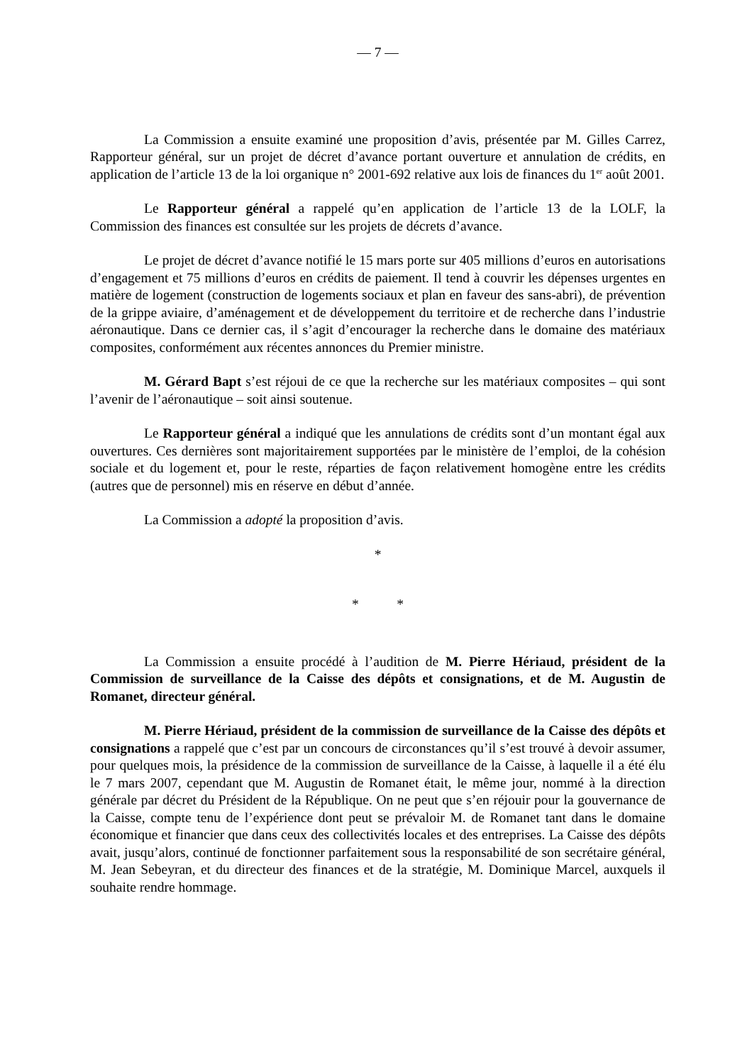— 7 —
La Commission a ensuite examiné une proposition d’avis, présentée par M. Gilles Carrez, Rapporteur général, sur un projet de décret d’avance portant ouverture et annulation de crédits, en application de l’article 13 de la loi organique n° 2001-692 relative aux lois de finances du 1<sup>er</sup> août 2001.
Le Rapporteur général a rappelé qu’en application de l’article 13 de la LOLF, la Commission des finances est consultée sur les projets de décrets d’avance.
Le projet de décret d’avance notifié le 15 mars porte sur 405 millions d’euros en autorisations d’engagement et 75 millions d’euros en crédits de paiement. Il tend à couvrir les dépenses urgentes en matière de logement (construction de logements sociaux et plan en faveur des sans-abri), de prévention de la grippe aviaire, d’aménagement et de développement du territoire et de recherche dans l’industrie aéronautique. Dans ce dernier cas, il s’agit d’encourager la recherche dans le domaine des matériaux composites, conformément aux récentes annonces du Premier ministre.
M. Gérard Bapt s’est réjoui de ce que la recherche sur les matériaux composites – qui sont l’avenir de l’aéronautique – soit ainsi soutenue.
Le Rapporteur général a indiqué que les annulations de crédits sont d’un montant égal aux ouvertures. Ces dernières sont majoritairement supportées par le ministère de l’emploi, de la cohésion sociale et du logement et, pour le reste, réparties de façon relativement homogène entre les crédits (autres que de personnel) mis en réserve en début d’année.
La Commission a adopté la proposition d’avis.
*
* *
La Commission a ensuite procédé à l’audition de M. Pierre Hériaud, président de la Commission de surveillance de la Caisse des dépôts et consignations, et de M. Augustin de Romanet, directeur général.
M. Pierre Hériaud, président de la commission de surveillance de la Caisse des dépôts et consignations a rappelé que c’est par un concours de circonstances qu’il s’est trouvé à devoir assumer, pour quelques mois, la présidence de la commission de surveillance de la Caisse, à laquelle il a été élu le 7 mars 2007, cependant que M. Augustin de Romanet était, le même jour, nommé à la direction générale par décret du Président de la République. On ne peut que s’en réjouir pour la gouvernance de la Caisse, compte tenu de l’expérience dont peut se prévaloir M. de Romanet tant dans le domaine économique et financier que dans ceux des collectivités locales et des entreprises. La Caisse des dépôts avait, jusqu’alors, continué de fonctionner parfaitement sous la responsabilité de son secrétaire général, M. Jean Sebeyran, et du directeur des finances et de la stratégie, M. Dominique Marcel, auxquels il souhaite rendre hommage.